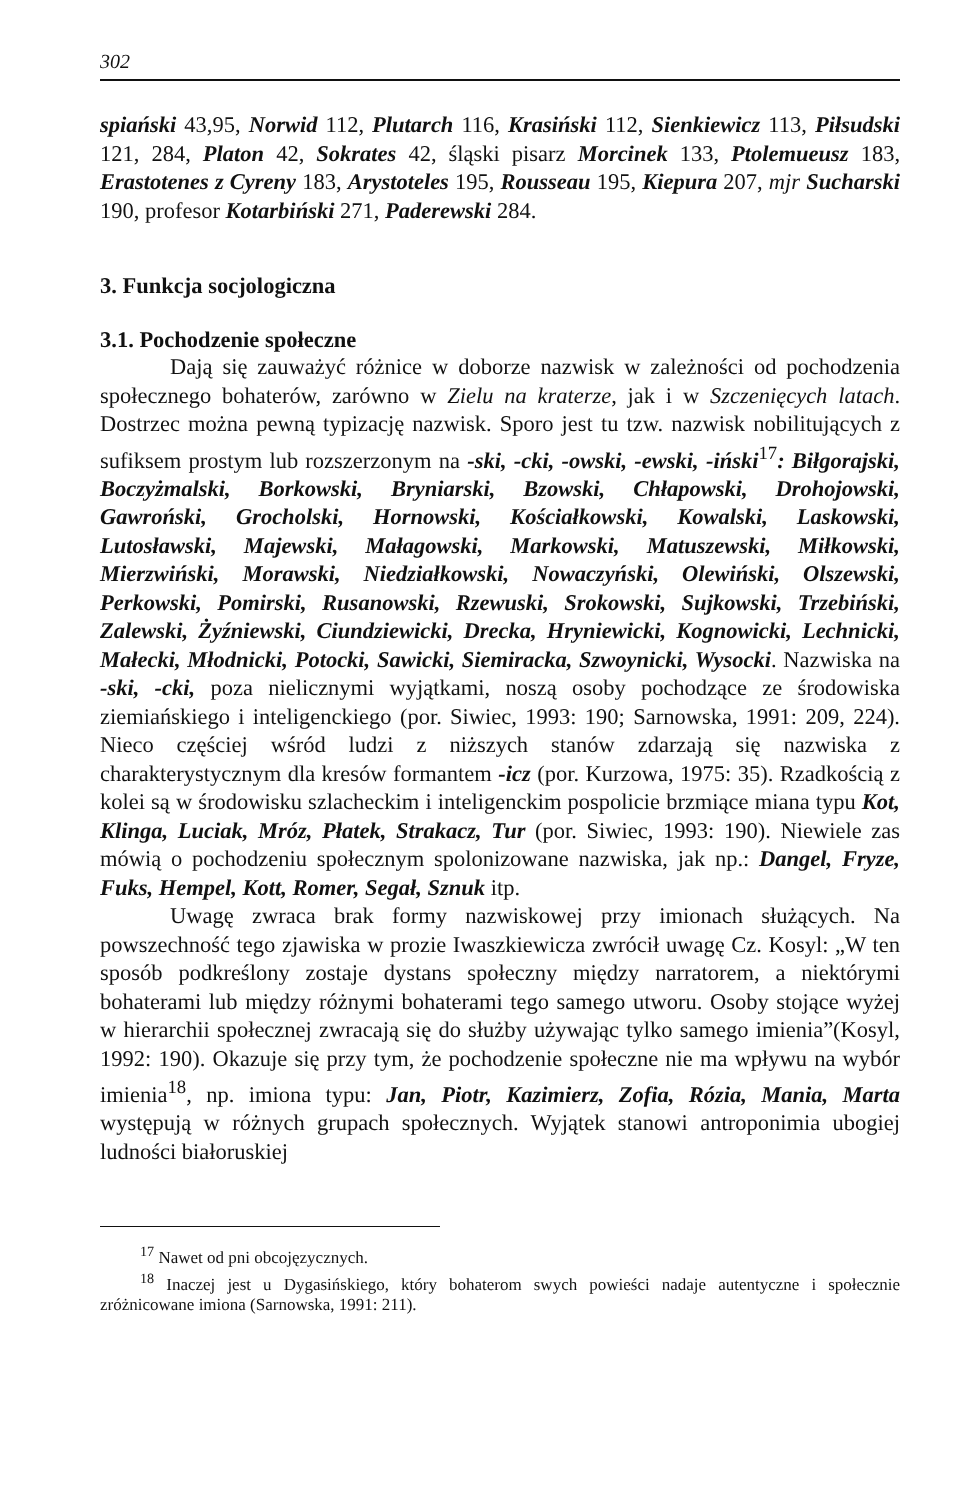302
spiański 43,95, Norwid 112, Plutarch 116, Krasiński 112, Sienkiewicz 113, Piłsudski 121, 284, Platon 42, Sokrates 42, śląski pisarz Morcinek 133, Ptolemueusz 183, Erastotenes z Cyreny 183, Arystoteles 195, Rousseau 195, Kiepura 207, mjr Sucharski 190, profesor Kotarbiński 271, Paderewski 284.
3. Funkcja socjologiczna
3.1. Pochodzenie społeczne
Dają się zauważyć różnice w doborze nazwisk w zależności od pochodzenia społecznego bohaterów, zarówno w Zielu na kraterze, jak i w Szczenięcych latach. Dostrzec można pewną typizację nazwisk. Sporo jest tu tzw. nazwisk nobilitujących z sufiksem prostym lub rozszerzonym na -ski, -cki, -owski, -ewski, -iński<sup>17</sup>: Biłgorajski, Boczyżmalski, Borkowski, Bryniarski, Bzowski, Chłapowski, Drohojowski, Gawroński, Grocholski, Hornowski, Kościałkowski, Kowalski, Laskowski, Lutosławski, Majewski, Małagowski, Markowski, Matuszewski, Miłkowski, Mierzwiński, Morawski, Niedziałkowski, Nowaczyński, Olewiński, Olszewski, Perkowski, Pomirski, Rusanowski, Rzewuski, Srokowski, Sujkowski, Trzebiński, Zalewski, Żyźniewski, Ciundziewicki, Drecka, Hryniewicki, Kognowicki, Lechnicki, Małecki, Młodnicki, Potocki, Sawicki, Siemiracka, Szwoynicki, Wysocki. Nazwiska na -ski, -cki, poza nielicznymi wyjątkami, noszą osoby pochodzące ze środowiska ziemiańskiego i inteligenckiego (por. Siwiec, 1993: 190; Sarnowska, 1991: 209, 224). Nieco częściej wśród ludzi z niższych stanów zdarzają się nazwiska z charakterystycznym dla kresów formantem -icz (por. Kurzowa, 1975: 35). Rzadkością z kolei są w środowisku szlacheckim i inteligenckim pospolicie brzmiące miana typu Kot, Klinga, Luciak, Mróz, Płatek, Strakacz, Tur (por. Siwiec, 1993: 190). Niewiele zas mówią o pochodzeniu społecznym spolonizowane nazwiska, jak np.: Dangel, Fryze, Fuks, Hempel, Kott, Romer, Segał, Sznuk itp.
Uwagę zwraca brak formy nazwiskowej przy imionach służących. Na powszechność tego zjawiska w prozie Iwaszkiewicza zwrócił uwagę Cz. Kosyl: „W ten sposób podkreślony zostaje dystans społeczny między narratorem, a niektórymi bohaterami lub między różnymi bohaterami tego samego utworu. Osoby stojące wyżej w hierarchii społecznej zwracają się do służby używając tylko samego imienia”(Kosyl, 1992: 190). Okazuje się przy tym, że pochodzenie społeczne nie ma wpływu na wybór imienia<sup>18</sup>, np. imiona typu: Jan, Piotr, Kazimierz, Zofia, Rózia, Mania, Marta występują w różnych grupach społecznych. Wyjątek stanowi antroponimia ubogiej ludności białoruskiej
<sup>17</sup> Nawet od pni obcojęzycznych.
<sup>18</sup> Inaczej jest u Dygasińskiego, który bohaterom swych powieści nadaje autentyczne i społecznie zróżnicowane imiona (Sarnowska, 1991: 211).